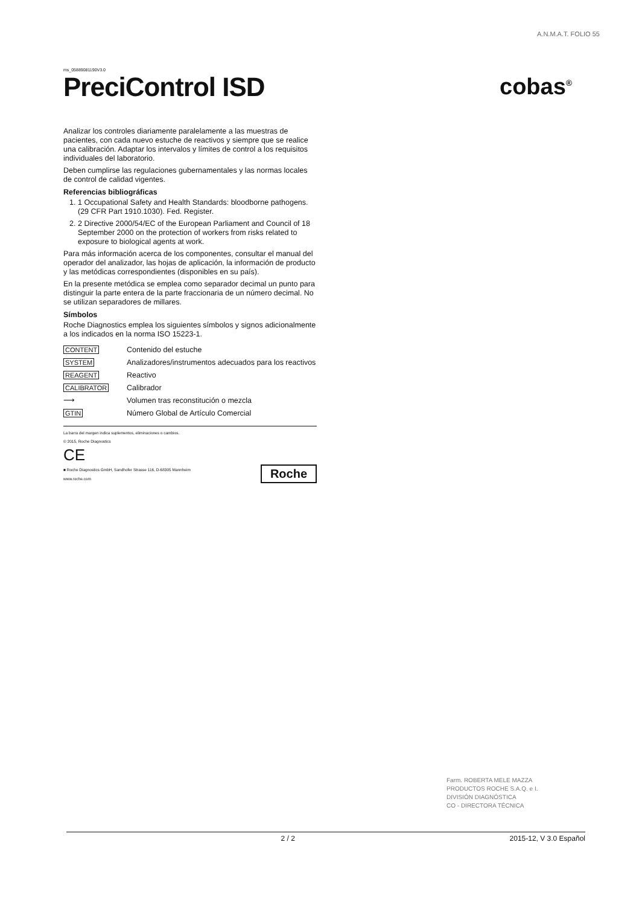A.N.M.A.T. FOLIO 55
ms_05889081190V3.0
PreciControl ISD
cobas<sup>®</sup>
Analizar los controles diariamente paralelamente a las muestras de pacientes, con cada nuevo estuche de reactivos y siempre que se realice una calibración. Adaptar los intervalos y límites de control a los requisitos individuales del laboratorio.
Deben cumplirse las regulaciones gubernamentales y las normas locales de control de calidad vigentes.
Referencias bibliográficas
1. 1 Occupational Safety and Health Standards: bloodborne pathogens. (29 CFR Part 1910.1030). Fed. Register.
2. 2 Directive 2000/54/EC of the European Parliament and Council of 18 September 2000 on the protection of workers from risks related to exposure to biological agents at work.
Para más información acerca de los componentes, consultar el manual del operador del analizador, las hojas de aplicación, la información de producto y las metódicas correspondientes (disponibles en su país).
En la presente metódica se emplea como separador decimal un punto para distinguir la parte entera de la parte fraccionaria de un número decimal. No se utilizan separadores de millares.
Símbolos
Roche Diagnostics emplea los siguientes símbolos y signos adicionalmente a los indicados en la norma ISO 15223-1.
| CONTENT | Contenido del estuche |
| SYSTEM | Analizadores/instrumentos adecuados para los reactivos |
| REAGENT | Reactivo |
| CALIBRATOR | Calibrador |
| ⟶ | Volumen tras reconstitución o mezcla |
| GTIN | Número Global de Artículo Comercial |
La barra del margen indica suplementos, eliminaciones o cambios.
© 2015, Roche Diagnostics
CE
■ Roche Diagnostics GmbH, Sandhofer Strasse 116, D-68305 Mannheim
www.roche.com
Roche
Farm. ROBERTA MELE MAZZA
PRODUCTOS ROCHE S.A.Q. e I.
DIVISIÓN DIAGNÓSTICA
CO - DIRECTORA TÉCNICA
2 / 2 2015-12, V 3.0 Español